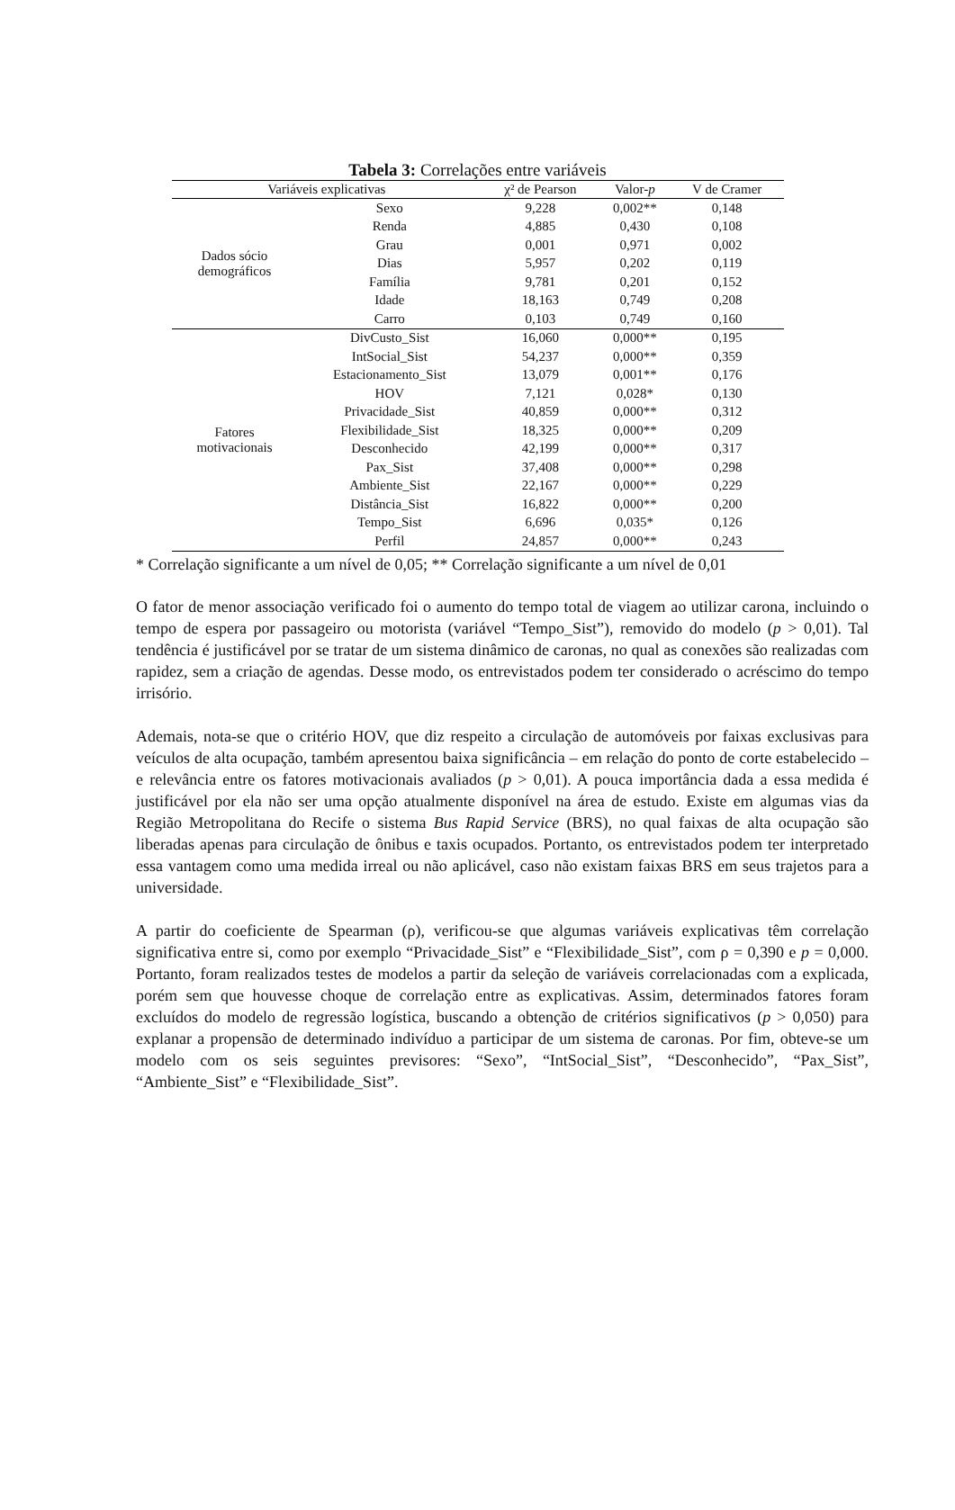Tabela 3: Correlações entre variáveis
| Variáveis explicativas | | χ² de Pearson | Valor- p | V de Cramer |
| --- | --- | --- | --- | --- |
| Dados sócio demográficos | Sexo | 9,228 | 0,002** | 0,148 |
| | Renda | 4,885 | 0,430 | 0,108 |
| | Grau | 0,001 | 0,971 | 0,002 |
| | Dias | 5,957 | 0,202 | 0,119 |
| | Família | 9,781 | 0,201 | 0,152 |
| | Idade | 18,163 | 0,749 | 0,208 |
| | Carro | 0,103 | 0,749 | 0,160 |
| Fatores motivacionais | DivCusto_Sist | 16,060 | 0,000** | 0,195 |
| | IntSocial_Sist | 54,237 | 0,000** | 0,359 |
| | Estacionamento_Sist | 13,079 | 0,001** | 0,176 |
| | HOV | 7,121 | 0,028* | 0,130 |
| | Privacidade_Sist | 40,859 | 0,000** | 0,312 |
| | Flexibilidade_Sist | 18,325 | 0,000** | 0,209 |
| | Desconhecido | 42,199 | 0,000** | 0,317 |
| | Pax_Sist | 37,408 | 0,000** | 0,298 |
| | Ambiente_Sist | 22,167 | 0,000** | 0,229 |
| | Distância_Sist | 16,822 | 0,000** | 0,200 |
| | Tempo_Sist | 6,696 | 0,035* | 0,126 |
| | Perfil | 24,857 | 0,000** | 0,243 |
* Correlação significante a um nível de 0,05; ** Correlação significante a um nível de 0,01
O fator de menor associação verificado foi o aumento do tempo total de viagem ao utilizar carona, incluindo o tempo de espera por passageiro ou motorista (variável “Tempo_Sist”), removido do modelo (p > 0,01). Tal tendência é justificável por se tratar de um sistema dinâmico de caronas, no qual as conexões são realizadas com rapidez, sem a criação de agendas. Desse modo, os entrevistados podem ter considerado o acréscimo do tempo irrisório.
Ademais, nota-se que o critério HOV, que diz respeito a circulação de automóveis por faixas exclusivas para veículos de alta ocupação, também apresentou baixa significância – em relação do ponto de corte estabelecido – e relevância entre os fatores motivacionais avaliados (p > 0,01). A pouca importância dada a essa medida é justificável por ela não ser uma opção atualmente disponível na área de estudo. Existe em algumas vias da Região Metropolitana do Recife o sistema Bus Rapid Service (BRS), no qual faixas de alta ocupação são liberadas apenas para circulação de ônibus e taxis ocupados. Portanto, os entrevistados podem ter interpretado essa vantagem como uma medida irreal ou não aplicável, caso não existam faixas BRS em seus trajetos para a universidade.
A partir do coeficiente de Spearman (ρ), verificou-se que algumas variáveis explicativas têm correlação significativa entre si, como por exemplo “Privacidade_Sist” e “Flexibilidade_Sist”, com ρ = 0,390 e p = 0,000. Portanto, foram realizados testes de modelos a partir da seleção de variáveis correlacionadas com a explicada, porém sem que houvesse choque de correlação entre as explicativas. Assim, determinados fatores foram excluídos do modelo de regressão logística, buscando a obtenção de critérios significativos (p > 0,050) para explanar a propensão de determinado indivíduo a participar de um sistema de caronas. Por fim, obteve-se um modelo com os seis seguintes previsores: “Sexo”, “IntSocial_Sist”, “Desconhecido”, “Pax_Sist”, “Ambiente_Sist” e “Flexibilidade_Sist”.